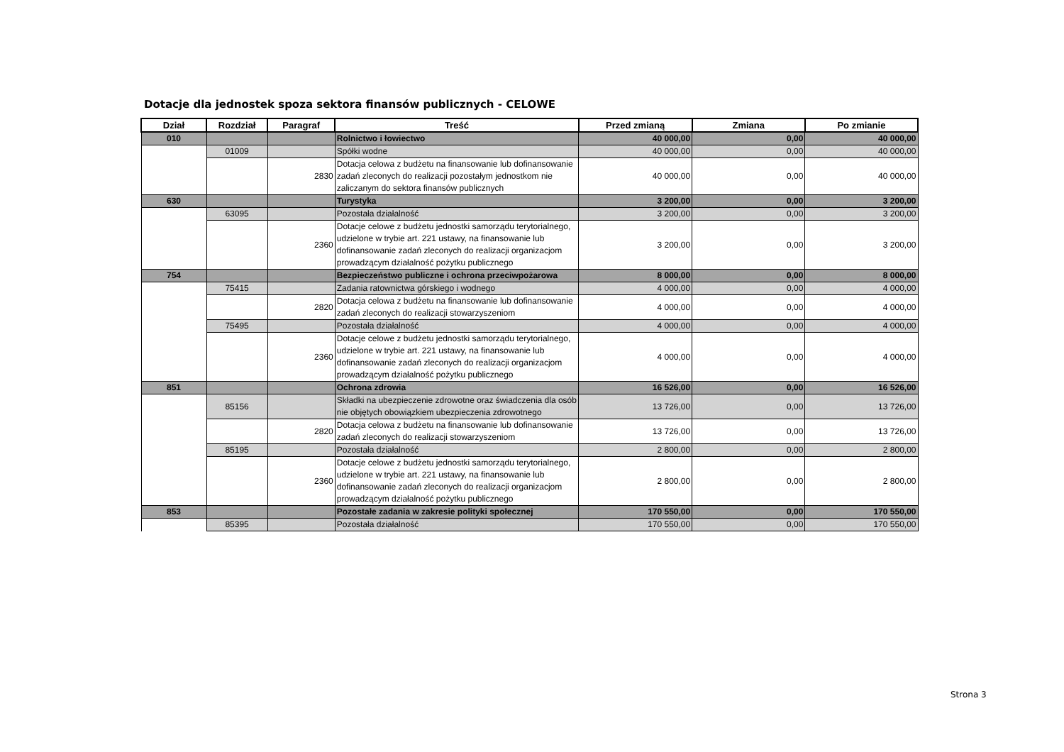Dotacje dla jednostek spoza sektora finansów publicznych - CELOWE
| Dział | Rozdział | Paragraf | Treść | Przed zmianą | Zmiana | Po zmianie |
| --- | --- | --- | --- | --- | --- | --- |
| 010 | | | Rolnictwo i łowiectwo | 40 000,00 | 0,00 | 40 000,00 |
| | 01009 | | Spółki wodne | 40 000,00 | 0,00 | 40 000,00 |
| | | 2830 | Dotacja celowa z budżetu na finansowanie lub dofinansowanie zadań zleconych do realizacji pozostałym jednostkom nie zaliczanym do sektora finansów publicznych | 40 000,00 | 0,00 | 40 000,00 |
| 630 | | | Turystyka | 3 200,00 | 0,00 | 3 200,00 |
| | 63095 | | Pozostała działalność | 3 200,00 | 0,00 | 3 200,00 |
| | | 2360 | Dotacje celowe z budżetu jednostki samorządu terytorialnego, udzielone w trybie art. 221 ustawy, na finansowanie lub dofinansowanie zadań zleconych do realizacji organizacjom prowadzącym działalność pożytku publicznego | 3 200,00 | 0,00 | 3 200,00 |
| 754 | | | Bezpieczeństwo publiczne i ochrona przeciwpożarowa | 8 000,00 | 0,00 | 8 000,00 |
| | 75415 | | Zadania ratownictwa górskiego i wodnego | 4 000,00 | 0,00 | 4 000,00 |
| | | 2820 | Dotacja celowa z budżetu na finansowanie lub dofinansowanie zadań zleconych do realizacji stowarzyszeniom | 4 000,00 | 0,00 | 4 000,00 |
| | 75495 | | Pozostała działalność | 4 000,00 | 0,00 | 4 000,00 |
| | | 2360 | Dotacje celowe z budżetu jednostki samorządu terytorialnego, udzielone w trybie art. 221 ustawy, na finansowanie lub dofinansowanie zadań zleconych do realizacji organizacjom prowadzącym działalność pożytku publicznego | 4 000,00 | 0,00 | 4 000,00 |
| 851 | | | Ochrona zdrowia | 16 526,00 | 0,00 | 16 526,00 |
| | 85156 | | Składki na ubezpieczenie zdrowotne oraz świadczenia dla osób nie objętych obowiązkiem ubezpieczenia zdrowotnego | 13 726,00 | 0,00 | 13 726,00 |
| | | 2820 | Dotacja celowa z budżetu na finansowanie lub dofinansowanie zadań zleconych do realizacji stowarzyszeniom | 13 726,00 | 0,00 | 13 726,00 |
| | 85195 | | Pozostała działalność | 2 800,00 | 0,00 | 2 800,00 |
| | | 2360 | Dotacje celowe z budżetu jednostki samorządu terytorialnego, udzielone w trybie art. 221 ustawy, na finansowanie lub dofinansowanie zadań zleconych do realizacji organizacjom prowadzącym działalność pożytku publicznego | 2 800,00 | 0,00 | 2 800,00 |
| 853 | | | Pozostałe zadania w zakresie polityki społecznej | 170 550,00 | 0,00 | 170 550,00 |
| | 85395 | | Pozostała działalność | 170 550,00 | 0,00 | 170 550,00 |
Strona 3